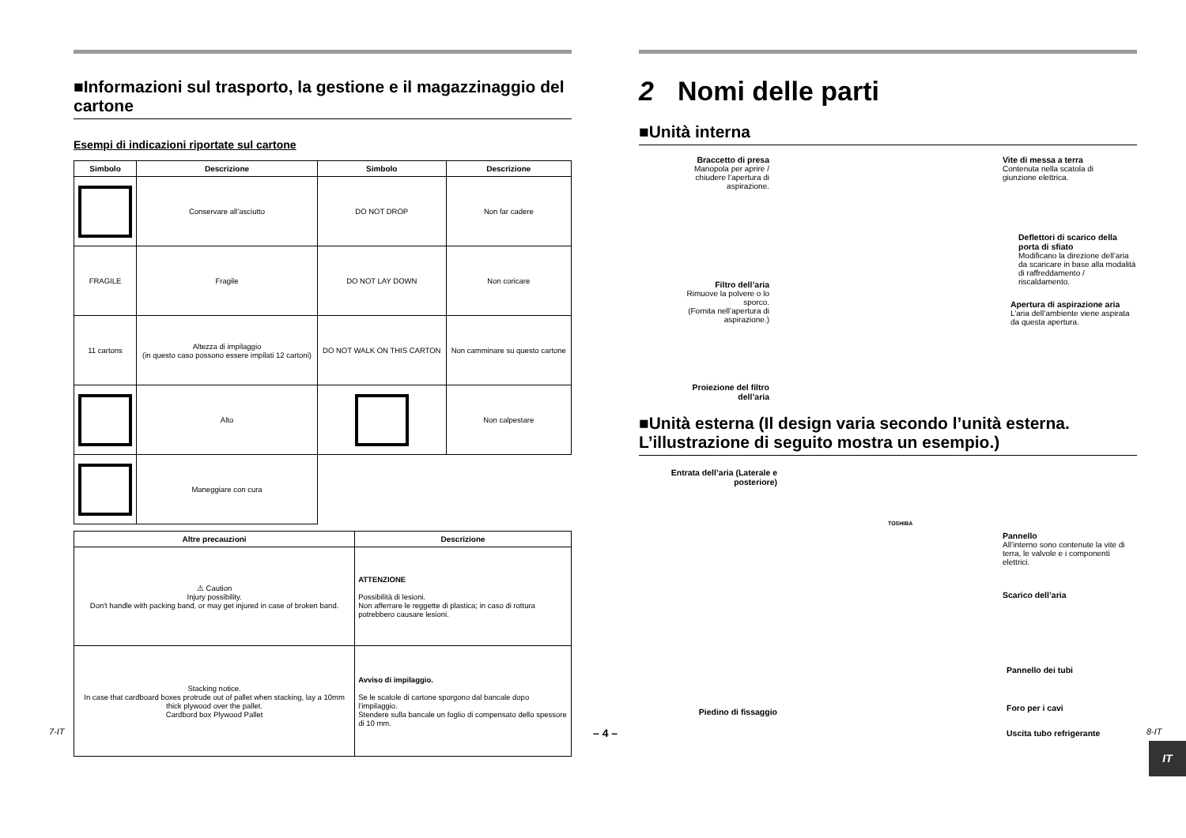■Informazioni sul trasporto, la gestione e il magazzinaggio del cartone
Esempi di indicazioni riportate sul cartone
| Simbolo | Descrizione | Simbolo | Descrizione |
| --- | --- | --- | --- |
| | Conservare all’asciutto | DO NOT DROP | Non far cadere |
| FRAGILE | Fragile | DO NOT LAY DOWN | Non coricare |
| 11 cartons | Altezza di impilaggio (in questo caso possono essere impilati 12 cartoni) | DO NOT WALK ON THIS CARTON | Non camminare su questo cartone |
| | Alto | | Non calpestare |
| | Maneggiare con cura | | |
| Altre precauzioni | Descrizione |
| --- | --- |
| ⚠ Caution Injury possibility. Don't handle with packing band, or may get injured in case of broken band. | ATTENZIONE Possibilità di lesioni. Non afferrare le reggette di plastica; in caso di rottura potrebbero causare lesioni. |
| Stacking notice. In case that cardboard boxes protrude out of pallet when stacking, lay a 10mm thick plywood over the pallet. Cardbord box Plywood Pallet | Avviso di impilaggio. Se le scatole di cartone sporgono dal bancale dopo l’impilaggio. Stendere sulla bancale un foglio di compensato dello spessore di 10 mm. |
2 Nomi delle parti
■Unità interna
Braccetto di presa
Manopola per aprire / chiudere l’apertura di aspirazione.
Vite di messa a terra
Contenuta nella scatola di giunzione elettrica.
Deflettori di scarico della porta di sfiato
Modificano la direzione dell’aria da scaricare in base alla modalità di raffreddamento / riscaldamento.
Filtro dell’aria
Rimuove la polvere o lo sporco.
(Fornita nell’apertura di aspirazione.)
Apertura di aspirazione aria
L’aria dell’ambiente viene aspirata da questa apertura.
Proiezione del filtro dell’aria
■Unità esterna (Il design varia secondo l’unità esterna. L’illustrazione di seguito mostra un esempio.)
Entrata dell’aria (Laterale e posteriore)
TOSHIBA
Pannello
All’interno sono contenute la vite di terra, le valvole e i componenti elettrici.
Scarico dell’aria
Pannello dei tubi
Piedino di fissaggio Foro per i cavi
Uscita tubo refrigerante
IT
7-IT – 4 – 8-IT